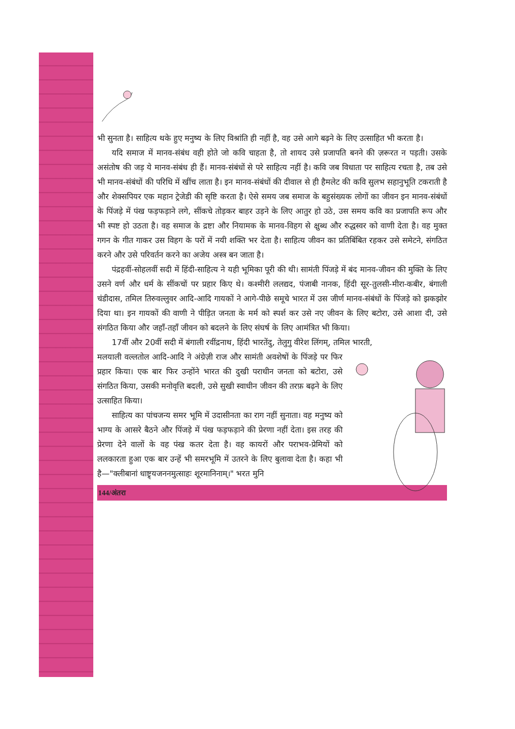भी सुनता है। साहित्य थके हुए मनुष्य के लिए विश्रांति ही नहीं है, वह उसे आगे बढ़ने के लिए उत्साहित भी करता है।
यदि समाज में मानव-संबंध वही होते जो कवि चाहता है, तो शायद उसे प्रजापति बनने की ज़रूरत न पड़ती। उसके असंतोष की जड़ ये मानव-संबंध ही हैं। मानव-संबंधों से परे साहित्य नहीं है। कवि जब विधाता पर साहित्य रचता है, तब उसे भी मानव-संबंधों की परिधि में खींच लाता है। इन मानव-संबंधों की दीवाल से ही हैमलेट की कवि सुलभ सहानुभूति टकराती है और शेक्सपियर एक महान ट्रेजेडी की सृष्टि करता है। ऐसे समय जब समाज के बहुसंख्यक लोगों का जीवन इन मानव-संबंधों के पिंजड़े में पंख फड़फड़ाने लगे, सींकचे तोड़कर बाहर उड़ने के लिए आतुर हो उठे, उस समय कवि का प्रजापति रूप और भी स्पष्ट हो उठता है। वह समाज के द्रष्टा और नियामक के मानव-विहग से क्षुब्ध और रुद्धस्वर को वाणी देता है। वह मुक्त गगन के गीत गाकर उस विहग के परों में नयी शक्ति भर देता है। साहित्य जीवन का प्रतिबिंबित रहकर उसे समेटने, संगठित करने और उसे परिवर्तन करने का अजेय अस्त्र बन जाता है।
पंद्रहवीं-सोहलवीं सदी में हिंदी-साहित्य ने यही भूमिका पूरी की थी। सामंती पिंजड़े में बंद मानव-जीवन की मुक्ति के लिए उसने वर्ण और धर्म के सींकचों पर प्रहार किए थे। कश्मीरी ललद्यद, पंजाबी नानक, हिंदी सूर-तुलसी-मीरा-कबीर, बंगाली चंडीदास, तमिल तिरुवल्लुवर आदि-आदि गायकों ने आगे-पीछे समूचे भारत में उस जीर्ण मानव-संबंधों के पिंजड़े को झकझोर दिया था। इन गायकों की वाणी ने पीड़ित जनता के मर्म को स्पर्श कर उसे नए जीवन के लिए बटोरा, उसे आशा दी, उसे संगठित किया और जहाँ-तहाँ जीवन को बदलने के लिए संघर्ष के लिए आमंत्रित भी किया।
17वीं और 20वीं सदी में बंगाली रवींद्रनाथ, हिंदी भारतेंदु, तेलुगु वीरेश लिंगम्, तमिल भारती,
मलयाली वल्लतोल आदि-आदि ने अंग्रेज़ी राज और सामंती अवशेषों के पिंजड़े पर फिर प्रहार किया। एक बार फिर उन्होंने भारत की दुखी पराधीन जनता को बटोरा, उसे संगठित किया, उसकी मनोवृत्ति बदली, उसे सुखी स्वाधीन जीवन की तरफ़ बढ़ने के लिए उत्साहित किया।
साहित्य का पांचजन्य समर भूमि में उदासीनता का राग नहीं सुनाता। वह मनुष्य को भाग्य के आसरे बैठने और पिंजड़े में पंख फड़फड़ाने की प्रेरणा नहीं देता। इस तरह की प्रेरणा देने वालों के वह पंख कतर देता है। वह कायरों और पराभव-प्रेमियों को ललकारता हुआ एक बार उन्हें भी समरभूमि में उतरने के लिए बुलावा देता है। कहा भी है—"क्लीबानां धाष्ट्र्यजननमुत्साहः शूरमानिनाम्।" भरत मुनि
144/अंतरा